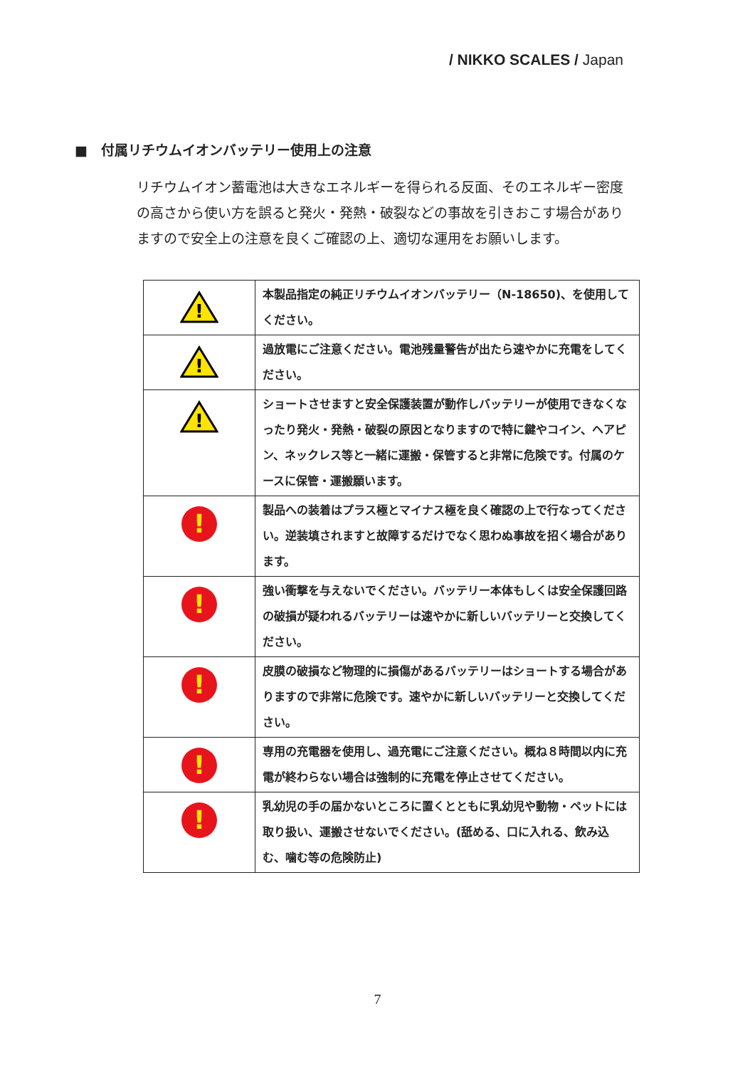/ NIKKO SCALES / Japan
■　付属リチウムイオンバッテリー使用上の注意
リチウムイオン蓄電池は大きなエネルギーを得られる反面、そのエネルギー密度の高さから使い方を誤ると発火・発熱・破裂などの事故を引きおこす場合がありますので安全上の注意を良くご確認の上、適切な運用をお願いします。
| ! | 本製品指定の純正リチウムイオンバッテリー（N-18650)、を使用してください。 |
| ! | 過放電にご注意ください。電池残量警告が出たら速やかに充電をしてください。 |
| ! | ショートさせますと安全保護装置が動作しバッテリーが使用できなくなったり発火・発熱・破裂の原因となりますので特に鍵やコイン、ヘアピン、ネックレス等と一緒に運搬・保管すると非常に危険です。付属のケースに保管・運搬願います。 |
| ! | 製品への装着はプラス極とマイナス極を良く確認の上で行なってください。逆装填されますと故障するだけでなく思わぬ事故を招く場合があります。 |
| ! | 強い衝撃を与えないでください。バッテリー本体もしくは安全保護回路の破損が疑われるバッテリーは速やかに新しいバッテリーと交換してください。 |
| ! | 皮膜の破損など物理的に損傷があるバッテリーはショートする場合がありますので非常に危険です。速やかに新しいバッテリーと交換してください。 |
| ! | 専用の充電器を使用し、過充電にご注意ください。概ね８時間以内に充電が終わらない場合は強制的に充電を停止させてください。 |
| ! | 乳幼児の手の届かないところに置くとともに乳幼児や動物・ペットには取り扱い、運搬させないでください。(舐める、口に入れる、飲み込む、噛む等の危険防止) |
7